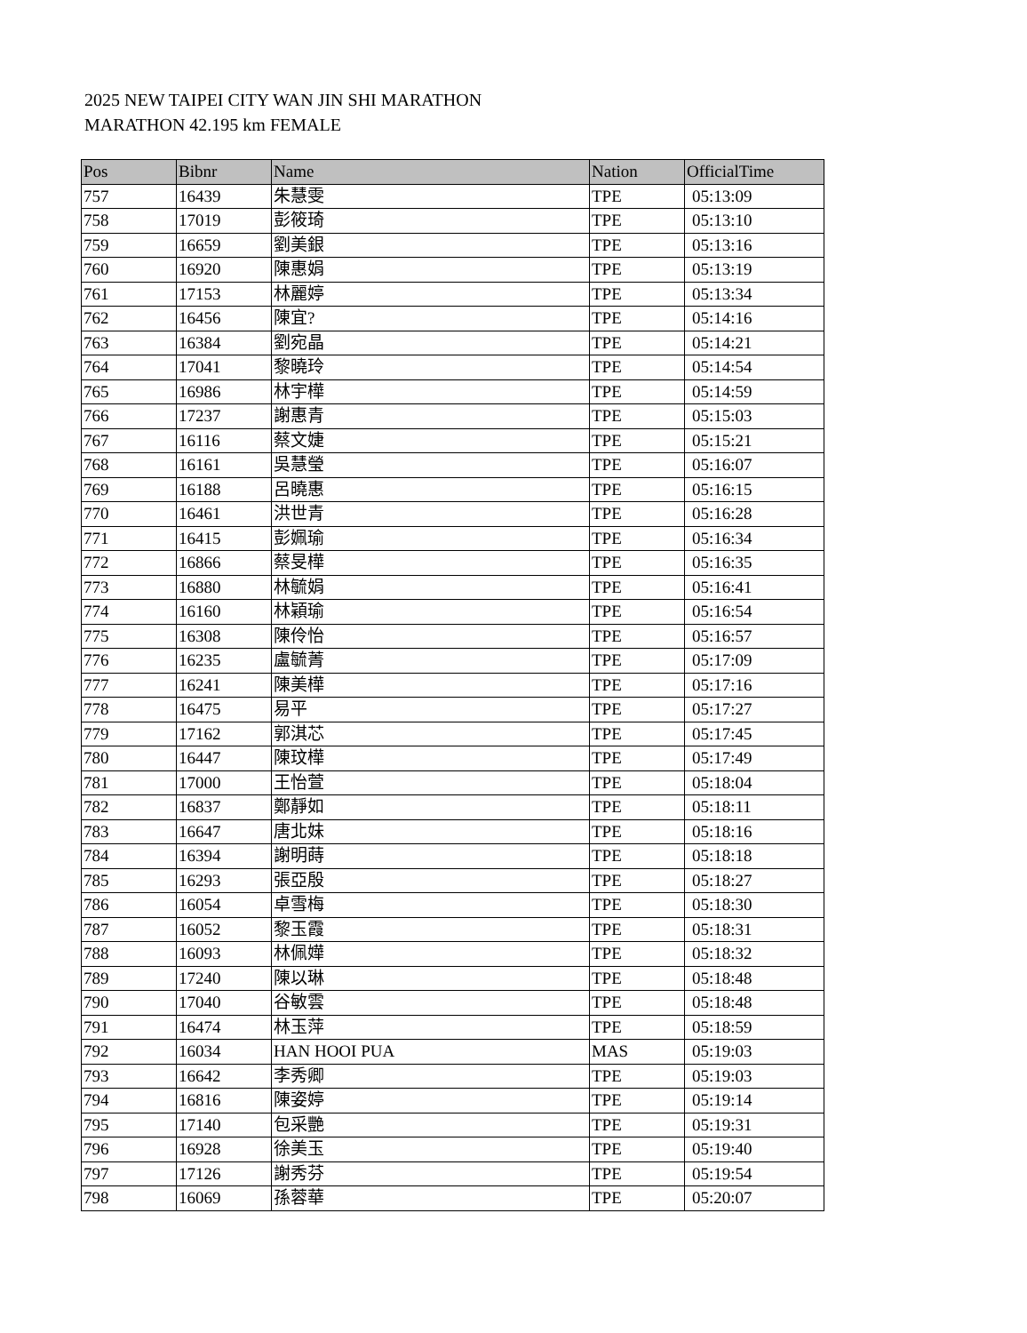2025 NEW TAIPEI CITY WAN JIN SHI MARATHON
MARATHON 42.195 km FEMALE
| Pos | Bibnr | Name | Nation | OfficialTime |
| --- | --- | --- | --- | --- |
| 757 | 16439 | 朱慧雯 | TPE | 05:13:09 |
| 758 | 17019 | 彭筱琦 | TPE | 05:13:10 |
| 759 | 16659 | 劉美銀 | TPE | 05:13:16 |
| 760 | 16920 | 陳惠娟 | TPE | 05:13:19 |
| 761 | 17153 | 林麗婷 | TPE | 05:13:34 |
| 762 | 16456 | 陳宜? | TPE | 05:14:16 |
| 763 | 16384 | 劉宛晶 | TPE | 05:14:21 |
| 764 | 17041 | 黎曉玲 | TPE | 05:14:54 |
| 765 | 16986 | 林宇樺 | TPE | 05:14:59 |
| 766 | 17237 | 謝惠青 | TPE | 05:15:03 |
| 767 | 16116 | 蔡文婕 | TPE | 05:15:21 |
| 768 | 16161 | 吳慧瑩 | TPE | 05:16:07 |
| 769 | 16188 | 呂曉惠 | TPE | 05:16:15 |
| 770 | 16461 | 洪世青 | TPE | 05:16:28 |
| 771 | 16415 | 彭姵瑜 | TPE | 05:16:34 |
| 772 | 16866 | 蔡旻樺 | TPE | 05:16:35 |
| 773 | 16880 | 林毓娟 | TPE | 05:16:41 |
| 774 | 16160 | 林穎瑜 | TPE | 05:16:54 |
| 775 | 16308 | 陳伶怡 | TPE | 05:16:57 |
| 776 | 16235 | 盧毓菁 | TPE | 05:17:09 |
| 777 | 16241 | 陳美樺 | TPE | 05:17:16 |
| 778 | 16475 | 易平 | TPE | 05:17:27 |
| 779 | 17162 | 郭淇芯 | TPE | 05:17:45 |
| 780 | 16447 | 陳玟樺 | TPE | 05:17:49 |
| 781 | 17000 | 王怡萱 | TPE | 05:18:04 |
| 782 | 16837 | 鄭靜如 | TPE | 05:18:11 |
| 783 | 16647 | 唐北妹 | TPE | 05:18:16 |
| 784 | 16394 | 謝明蒔 | TPE | 05:18:18 |
| 785 | 16293 | 張亞殷 | TPE | 05:18:27 |
| 786 | 16054 | 卓雪梅 | TPE | 05:18:30 |
| 787 | 16052 | 黎玉霞 | TPE | 05:18:31 |
| 788 | 16093 | 林佩嬅 | TPE | 05:18:32 |
| 789 | 17240 | 陳以琳 | TPE | 05:18:48 |
| 790 | 17040 | 谷敏雲 | TPE | 05:18:48 |
| 791 | 16474 | 林玉萍 | TPE | 05:18:59 |
| 792 | 16034 | HAN HOOI PUA | MAS | 05:19:03 |
| 793 | 16642 | 李秀卿 | TPE | 05:19:03 |
| 794 | 16816 | 陳姿婷 | TPE | 05:19:14 |
| 795 | 17140 | 包采艷 | TPE | 05:19:31 |
| 796 | 16928 | 徐美玉 | TPE | 05:19:40 |
| 797 | 17126 | 謝秀芬 | TPE | 05:19:54 |
| 798 | 16069 | 孫蓉華 | TPE | 05:20:07 |